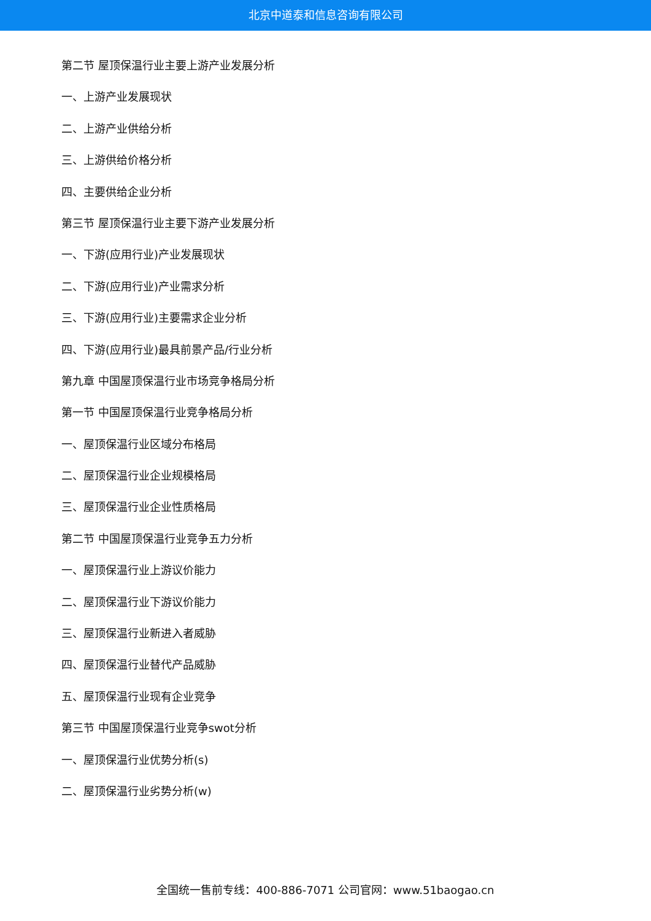北京中道泰和信息咨询有限公司
第二节 屋顶保温行业主要上游产业发展分析
一、上游产业发展现状
二、上游产业供给分析
三、上游供给价格分析
四、主要供给企业分析
第三节 屋顶保温行业主要下游产业发展分析
一、下游(应用行业)产业发展现状
二、下游(应用行业)产业需求分析
三、下游(应用行业)主要需求企业分析
四、下游(应用行业)最具前景产品/行业分析
第九章 中国屋顶保温行业市场竞争格局分析
第一节 中国屋顶保温行业竞争格局分析
一、屋顶保温行业区域分布格局
二、屋顶保温行业企业规模格局
三、屋顶保温行业企业性质格局
第二节 中国屋顶保温行业竞争五力分析
一、屋顶保温行业上游议价能力
二、屋顶保温行业下游议价能力
三、屋顶保温行业新进入者威胁
四、屋顶保温行业替代产品威胁
五、屋顶保温行业现有企业竞争
第三节 中国屋顶保温行业竞争swot分析
一、屋顶保温行业优势分析(s)
二、屋顶保温行业劣势分析(w)
全国统一售前专线：400-886-7071 公司官网：www.51baogao.cn